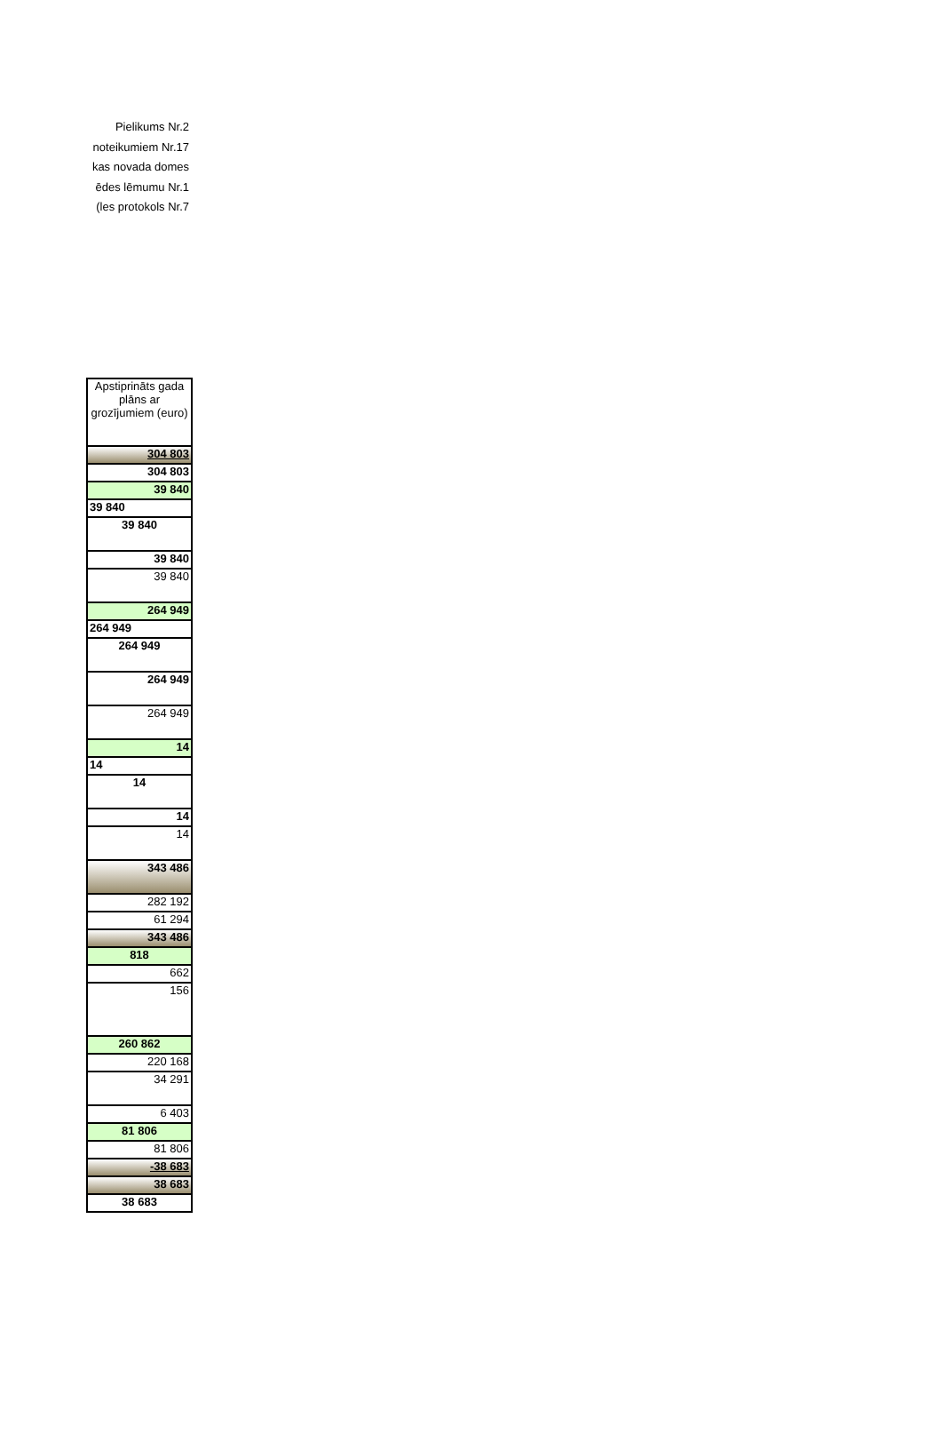Pielikums Nr.2
noteikumiem Nr.17
kas novada domes
ēdes lēmumu Nr.1
les protokols Nr.7)
| Apstiprināts gada plāns ar grozījumiem (euro) |
| --- |
| 304 803 |
| 304 803 |
| 39 840 |
| 39 840 |
| 39 840 |
| 39 840 |
| 39 840 |
| 264 949 |
| 264 949 |
| 264 949 |
| 264 949 |
| 264 949 |
| 14 |
| 14 |
| 14 |
| 14 |
| 14 |
| 343 486 |
| 282 192 |
| 61 294 |
| 343 486 |
| 818 |
| 662 |
| 156 |
| 260 862 |
| 220 168 |
| 34 291 |
| 6 403 |
| 81 806 |
| 81 806 |
| -38 683 |
| 38 683 |
| 38 683 |